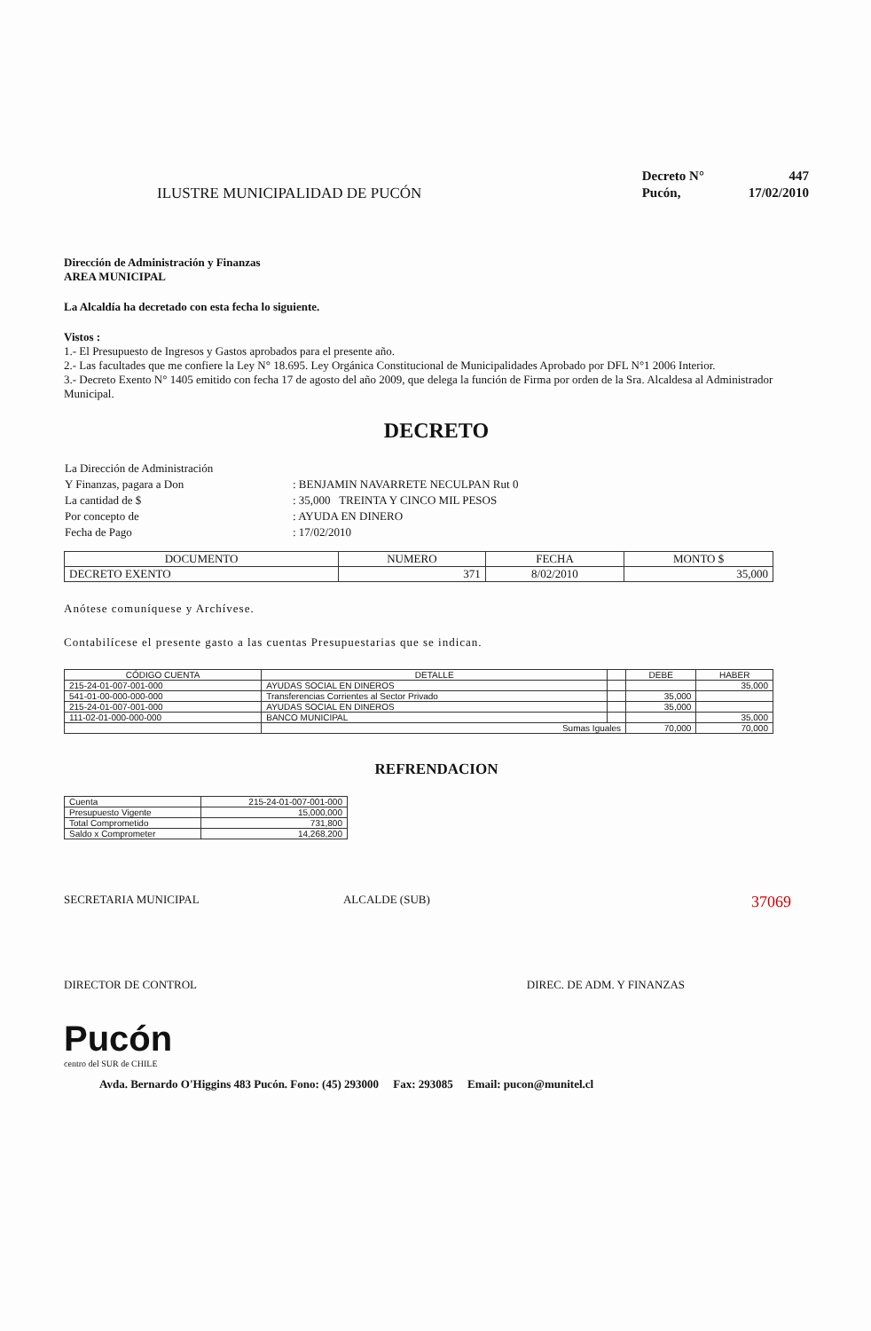ILUSTRE MUNICIPALIDAD DE PUCÓN
| Decreto N° | 447 |
| Pucón, | 17/02/2010 |
Dirección de Administración y Finanzas
AREA MUNICIPAL
La Alcaldía ha decretado con esta fecha lo siguiente.
Vistos :
1.- El Presupuesto de Ingresos y Gastos aprobados para el presente año.
2.- Las facultades que me confiere la Ley N° 18.695. Ley Orgánica Constitucional de Municipalidades Aprobado por DFL N°1 2006 Interior.
3.- Decreto Exento N° 1405 emitido con fecha 17 de agosto del año 2009, que delega la función de Firma por orden de la Sra. Alcaldesa al Administrador Municipal.
DECRETO
| La Dirección de Administración | |
| Y Finanzas, pagara a Don | : BENJAMIN NAVARRETE NECULPAN Rut 0 |
| La cantidad de $ | : 35,000 TREINTA Y CINCO MIL PESOS |
| Por concepto de | : AYUDA EN DINERO |
| Fecha de Pago | : 17/02/2010 |
| DOCUMENTO | NUMERO | FECHA | MONTO $ |
| --- | --- | --- | --- |
| DECRETO EXENTO | 371 | 8/02/2010 | 35,000 |
Anótese comuníquese y Archívese.
Contabilícese el presente gasto a las cuentas Presupuestarias que se indican.
| CÓDIGO CUENTA | DETALLE | | DEBE | HABER |
| --- | --- | --- | --- | --- |
| 215-24-01-007-001-000 | AYUDAS SOCIAL EN DINEROS | | | 35,000 |
| 541-01-00-000-000-000 | Transferencias Corrientes al Sector Privado | | 35,000 | |
| 215-24-01-007-001-000 | AYUDAS SOCIAL EN DINEROS | | 35,000 | |
| 111-02-01-000-000-000 | BANCO MUNICIPAL | | | 35,000 |
| | Sumas Iguales | | 70,000 | 70,000 |
REFRENDACION
| Cuenta | 215-24-01-007-001-000 |
| Presupuesto Vigente | 15,000,000 |
| Total Comprometido | 731,800 |
| Saldo x Comprometer | 14,268,200 |
SECRETARIA MUNICIPAL ALCALDE (SUB) 37069
DIRECTOR DE CONTROL DIREC. DE ADM. Y FINANZAS
Pucón
centro del SUR de CHILE
Avda. Bernardo O'Higgins 483 Pucón. Fono: (45) 293000 Fax: 293085 Email: pucon@munitel.cl